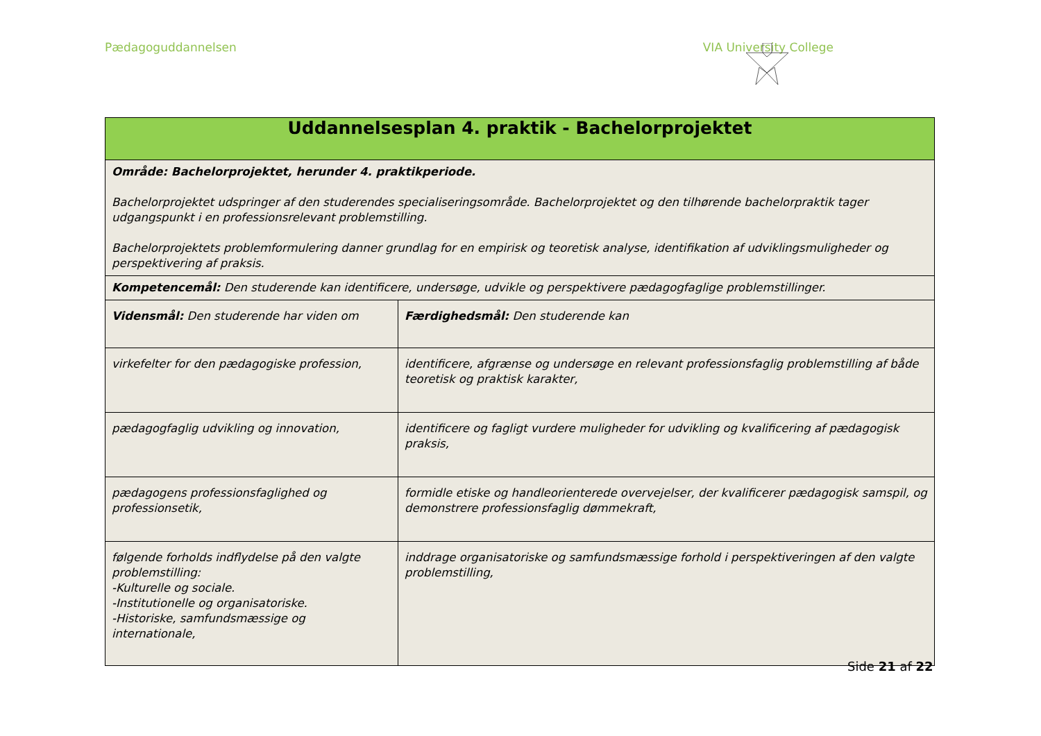Pædagoguddannelsen VIA University College
| Uddannelsesplan 4. praktik - Bachelorprojektet | |
| --- | --- |
| Område: Bachelorprojektet, herunder 4. praktikperiode. Bachelorprojektet udspringer af den studerendes specialiseringsområde. Bachelorprojektet og den tilhørende bachelorpraktik tager udgangspunkt i en professionsrelevant problemstilling. Bachelorprojektets problemformulering danner grundlag for en empirisk og teoretisk analyse, identifikation af udviklingsmuligheder og perspektivering af praksis. | |
| Kompetencemål: Den studerende kan identificere, undersøge, udvikle og perspektivere pædagogfaglige problemstillinger. | |
| Vidensmål: Den studerende har viden om | Færdighedsmål: Den studerende kan |
| virkefelter for den pædagogiske profession, | identificere, afgrænse og undersøge en relevant professionsfaglig problemstilling af både teoretisk og praktisk karakter, |
| pædagogfaglig udvikling og innovation, | identificere og fagligt vurdere muligheder for udvikling og kvalificering af pædagogisk praksis, |
| pædagogens professionsfaglighed og professionsetik, | formidle etiske og handleorienterede overvejelser, der kvalificerer pædagogisk samspil, og demonstrere professionsfaglig dømmekraft, |
| følgende forholds indflydelse på den valgte problemstilling: -Kulturelle og sociale. -Institutionelle og organisatoriske. -Historiske, samfundsmæssige og internationale, | inddrage organisatoriske og samfundsmæssige forhold i perspektiveringen af den valgte problemstilling, |
Side 21 af 22